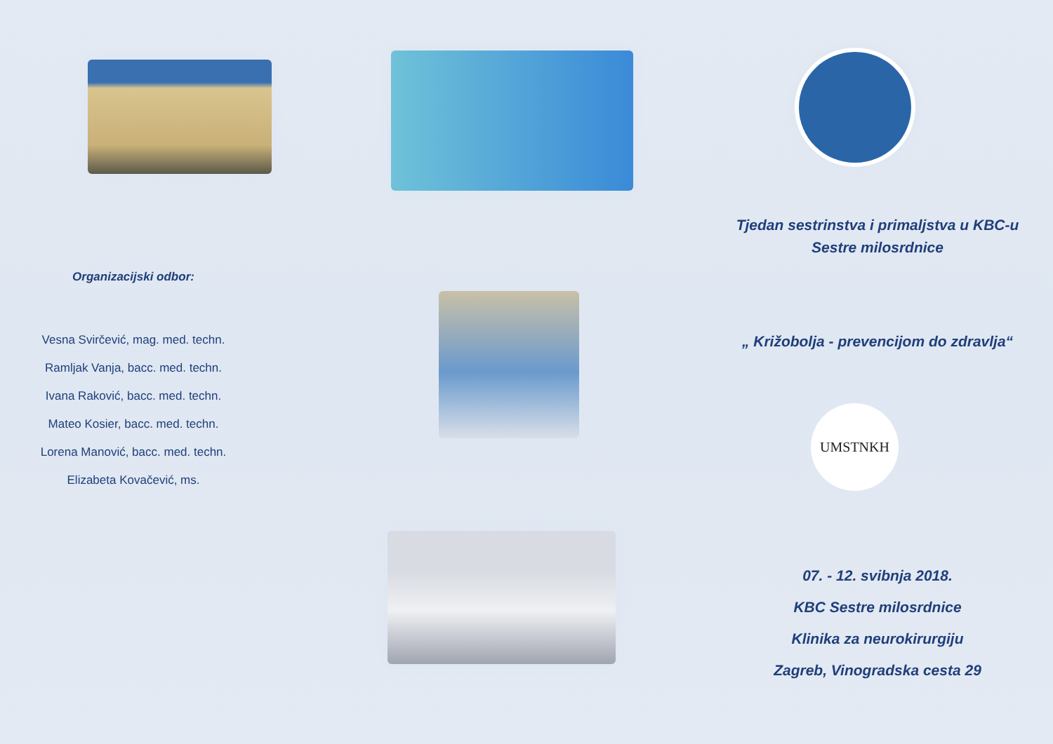Organizacijski odbor:
Vesna Svirčević, mag. med. techn.
Ramljak Vanja, bacc. med. techn.
Ivana Raković, bacc. med. techn.
Mateo Kosier, bacc. med. techn.
Lorena Manović, bacc. med. techn.
Elizabeta Kovačević, ms.
Tjedan sestrinstva i primaljstva u KBC-u
Sestre milosrdnice
„ Križobolja - prevencijom do zdravlja“
UMSTNKH
07. - 12. svibnja 2018.
KBC Sestre milosrdnice
Klinika za neurokirurgiju
Zagreb, Vinogradska cesta 29